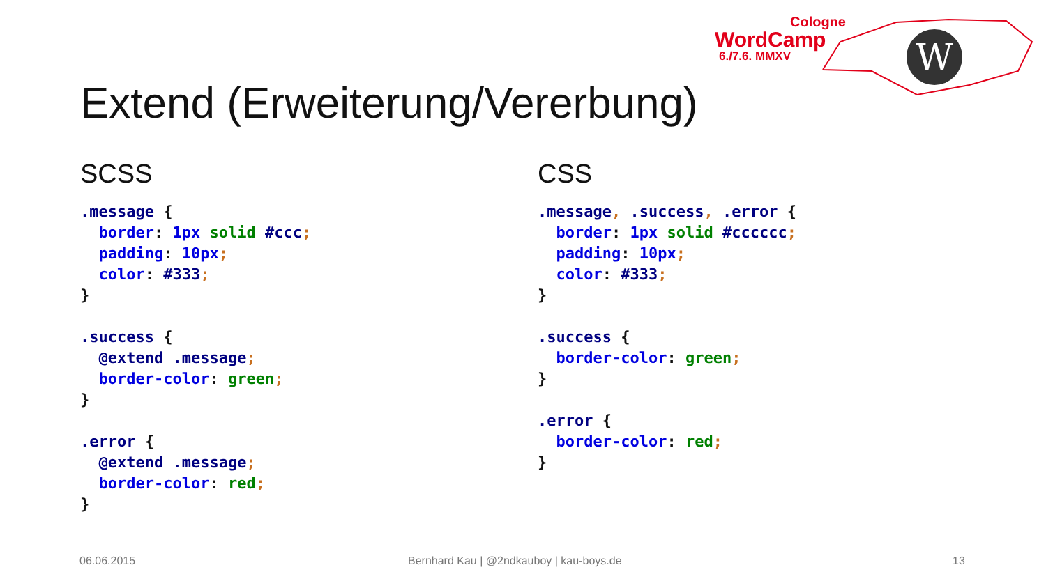Cologne
WordCamp
6./7.6. MMXV
W
Extend (Erweiterung/Vererbung)
SCSS
.message {
  border: 1px solid #ccc;
  padding: 10px;
  color: #333;
}

.success {
  @extend .message;
  border-color: green;
}

.error {
  @extend .message;
  border-color: red;
}
CSS
.message, .success, .error {
  border: 1px solid #cccccc;
  padding: 10px;
  color: #333;
}

.success {
  border-color: green;
}

.error {
  border-color: red;
}
06.06.2015
Bernhard Kau | @2ndkauboy | kau-boys.de
13